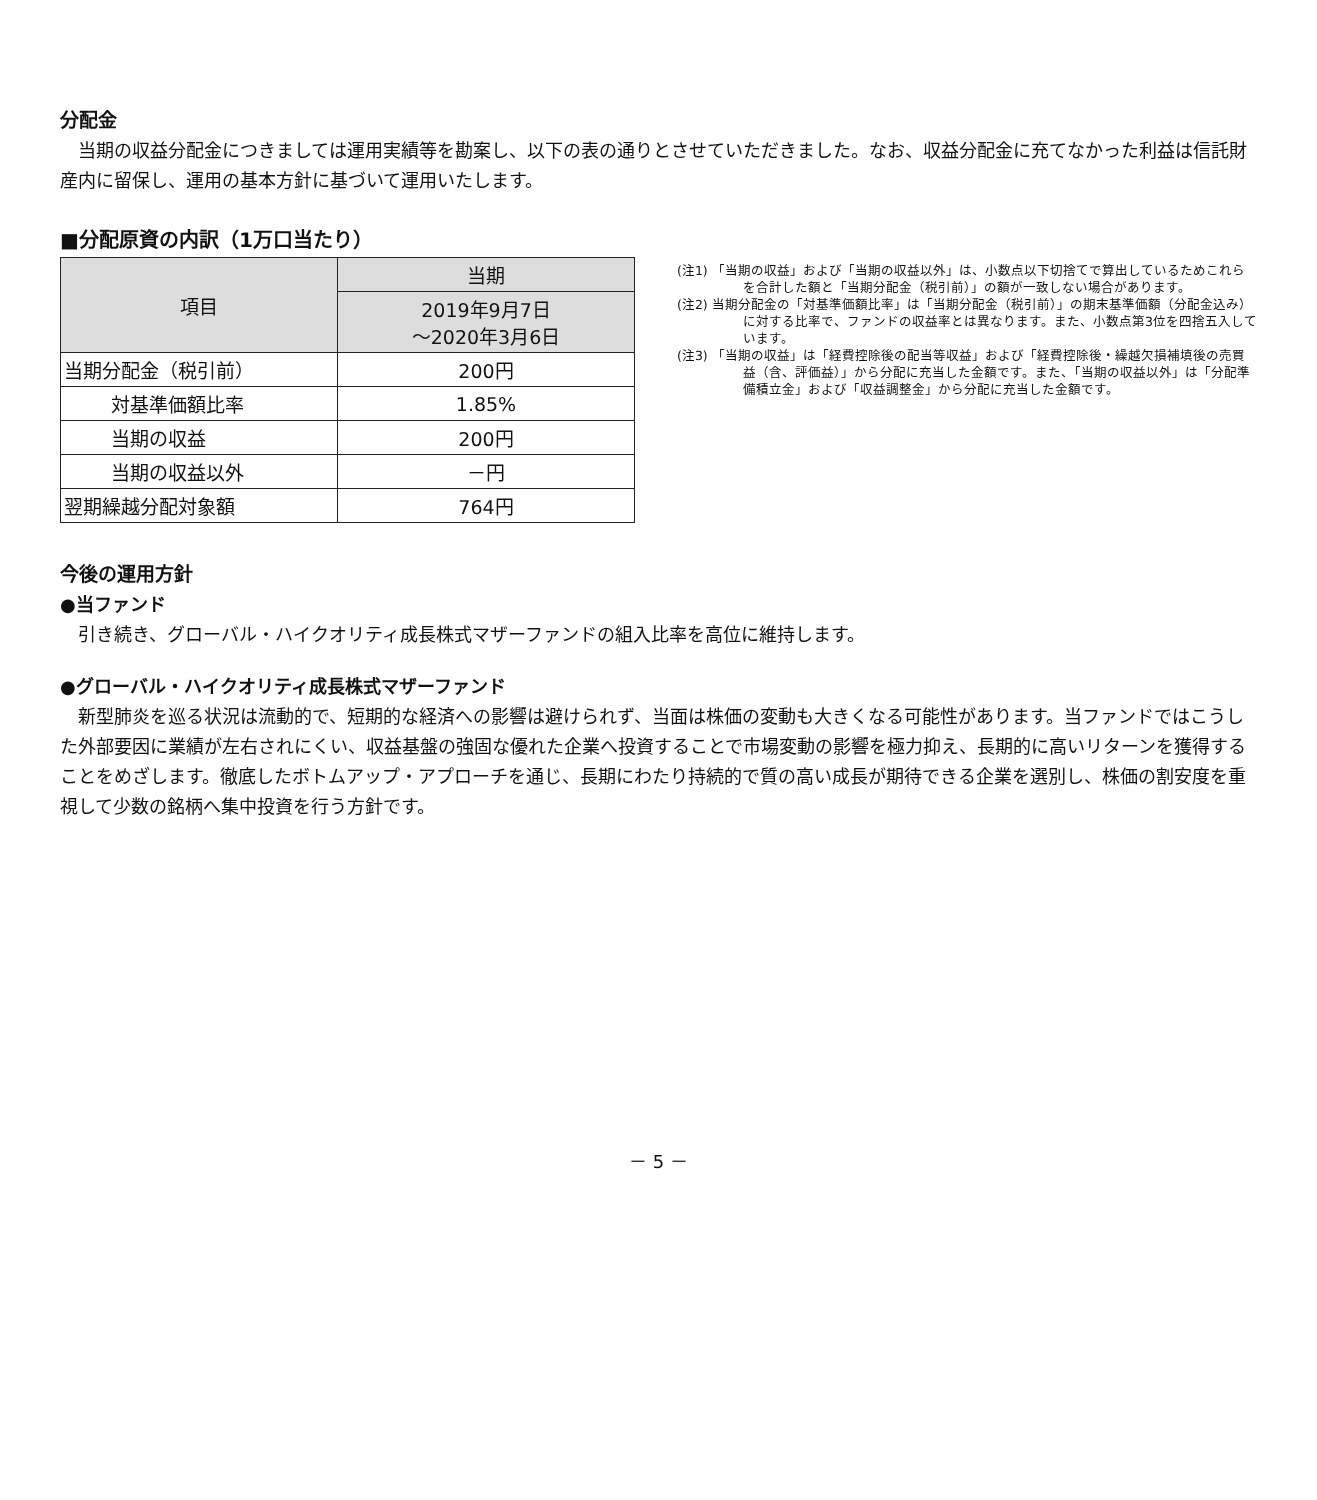分配金
当期の収益分配金につきましては運用実績等を勘案し、以下の表の通りとさせていただきました。なお、収益分配金に充てなかった利益は信託財産内に留保し、運用の基本方針に基づいて運用いたします。
■分配原資の内訳（1万口当たり）
| 項目 | 当期 |
| --- | --- |
| | 2019年9月7日 ～2020年3月6日 |
| 当期分配金（税引前） | 200円 |
| 対基準価額比率 | 1.85% |
| 当期の収益 | 200円 |
| 当期の収益以外 | －円 |
| 翌期繰越分配対象額 | 764円 |
(注1) 「当期の収益」および「当期の収益以外」は、小数点以下切捨てで算出しているためこれらを合計した額と「当期分配金（税引前）」の額が一致しない場合があります。
(注2) 当期分配金の「対基準価額比率」は「当期分配金（税引前）」の期末基準価額（分配金込み）に対する比率で、ファンドの収益率とは異なります。また、小数点第3位を四捨五入しています。
(注3) 「当期の収益」は「経費控除後の配当等収益」および「経費控除後・繰越欠損補填後の売買益（含、評価益）」から分配に充当した金額です。また、「当期の収益以外」は「分配準備積立金」および「収益調整金」から分配に充当した金額です。
今後の運用方針
●当ファンド
引き続き、グローバル・ハイクオリティ成長株式マザーファンドの組入比率を高位に維持します。
●グローバル・ハイクオリティ成長株式マザーファンド
新型肺炎を巡る状況は流動的で、短期的な経済への影響は避けられず、当面は株価の変動も大きくなる可能性があります。当ファンドではこうした外部要因に業績が左右されにくい、収益基盤の強固な優れた企業へ投資することで市場変動の影響を極力抑え、長期的に高いリターンを獲得することをめざします。徹底したボトムアップ・アプローチを通じ、長期にわたり持続的で質の高い成長が期待できる企業を選別し、株価の割安度を重視して少数の銘柄へ集中投資を行う方針です。
－ 5 －